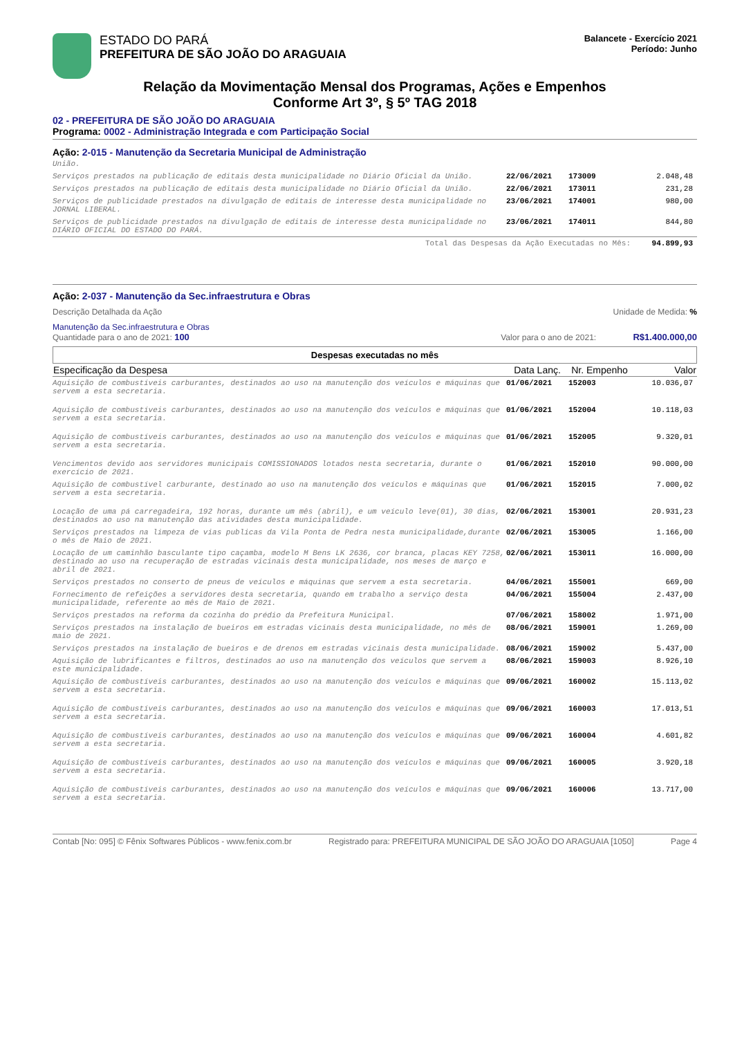ESTADO DO PARÁ
PREFEITURA DE SÃO JOÃO DO ARAGUAIA
Balancete - Exercício 2021
Período: Junho
Relação da Movimentação Mensal dos Programas, Ações e Empenhos
Conforme Art 3º, § 5º TAG 2018
02 - PREFEITURA DE SÃO JOÃO DO ARAGUAIA
Programa: 0002 - Administração Integrada e com Participação Social
Ação: 2-015 - Manutenção da Secretaria Municipal de Administração
| União. | | | |
| Serviços prestados na publicação de editais desta municipalidade no Diário Oficial da União. | 22/06/2021 | 173009 | 2.048,48 |
| Serviços prestados na publicação de editais desta municipalidade no Diário Oficial da União. | 22/06/2021 | 173011 | 231,28 |
| Serviços de publicidade prestados na divulgação de editais de interesse desta municipalidade no JORNAL LIBERAL. | 23/06/2021 | 174001 | 980,00 |
| Serviços de publicidade prestados na divulgação de editais de interesse desta municipalidade no DIÁRIO OFICIAL DO ESTADO DO PARÁ. | 23/06/2021 | 174011 | 844,80 |
| Total das Despesas da Ação Executadas no Mês: | | | 94.899,93 |
Ação: 2-037 - Manutenção da Sec.infraestrutura e Obras
Descrição Detalhada da Ação Unidade de Medida: %
Manutenção da Sec.infraestrutura e Obras
Quantidade para o ano de 2021: 100 Valor para o ano de 2021: R$1.400.000,00
Despesas executadas no mês
| Especificação da Despesa | Data Lanç. | Nr. Empenho | Valor |
| --- | --- | --- | --- |
| Aquisição de combustíveis carburantes, destinados ao uso na manutenção dos veículos e máquinas que servem a esta secretaria. | 01/06/2021 | 152003 | 10.036,07 |
| Aquisição de combustíveis carburantes, destinados ao uso na manutenção dos veículos e máquinas que servem a esta secretaria. | 01/06/2021 | 152004 | 10.118,03 |
| Aquisição de combustíveis carburantes, destinados ao uso na manutenção dos veículos e máquinas que servem a esta secretaria. | 01/06/2021 | 152005 | 9.320,01 |
| Vencimentos devido aos servidores municipais COMISSIONADOS lotados nesta secretaria, durante o exercício de 2021. | 01/06/2021 | 152010 | 90.000,00 |
| Aquisição de combustível carburante, destinado ao uso na manutenção dos veículos e máquinas que servem a esta secretaria. | 01/06/2021 | 152015 | 7.000,02 |
| Locação de uma pá carregadeira, 192 horas, durante um mês (abril), e um veículo leve(01), 30 dias, destinados ao uso na manutenção das atividades desta municipalidade. | 02/06/2021 | 153001 | 20.931,23 |
| Serviços prestados na limpeza de vias publicas da Vila Ponta de Pedra nesta municipalidade,durante o mês de Maio de 2021. | 02/06/2021 | 153005 | 1.166,00 |
| Locação de um caminhão basculante tipo caçamba, modelo M Bens LK 2636, cor branca, placas KEY 7258, destinado ao uso na recuperação de estradas vicinais desta municipalidade, nos meses de março e abril de 2021. | 02/06/2021 | 153011 | 16.000,00 |
| Serviços prestados no conserto de pneus de veículos e máquinas que servem a esta secretaria. | 04/06/2021 | 155001 | 669,00 |
| Fornecimento de refeições a servidores desta secretaria, quando em trabalho a serviço desta municipalidade, referente ao mês de Maio de 2021. | 04/06/2021 | 155004 | 2.437,00 |
| Serviços prestados na reforma da cozinha do prédio da Prefeitura Municipal. | 07/06/2021 | 158002 | 1.971,00 |
| Serviços prestados na instalação de bueiros em estradas vicinais desta municipalidade, no mês de maio de 2021. | 08/06/2021 | 159001 | 1.269,00 |
| Serviços prestados na instalação de bueiros e de drenos em estradas vicinais desta municipalidade. | 08/06/2021 | 159002 | 5.437,00 |
| Aquisição de lubrificantes e filtros, destinados ao uso na manutenção dos veículos que servem a este municipalidade. | 08/06/2021 | 159003 | 8.926,10 |
| Aquisição de combustíveis carburantes, destinados ao uso na manutenção dos veículos e máquinas que servem a esta secretaria. | 09/06/2021 | 160002 | 15.113,02 |
| Aquisição de combustíveis carburantes, destinados ao uso na manutenção dos veículos e máquinas que servem a esta secretaria. | 09/06/2021 | 160003 | 17.013,51 |
| Aquisição de combustíveis carburantes, destinados ao uso na manutenção dos veículos e máquinas que servem a esta secretaria. | 09/06/2021 | 160004 | 4.601,82 |
| Aquisição de combustíveis carburantes, destinados ao uso na manutenção dos veículos e máquinas que servem a esta secretaria. | 09/06/2021 | 160005 | 3.920,18 |
| Aquisição de combustíveis carburantes, destinados ao uso na manutenção dos veículos e máquinas que servem a esta secretaria. | 09/06/2021 | 160006 | 13.717,00 |
Contab [No: 095] © Fênix Softwares Públicos - www.fenix.com.br Registrado para: PREFEITURA MUNICIPAL DE SÃO JOÃO DO ARAGUAIA [1050] Page 4